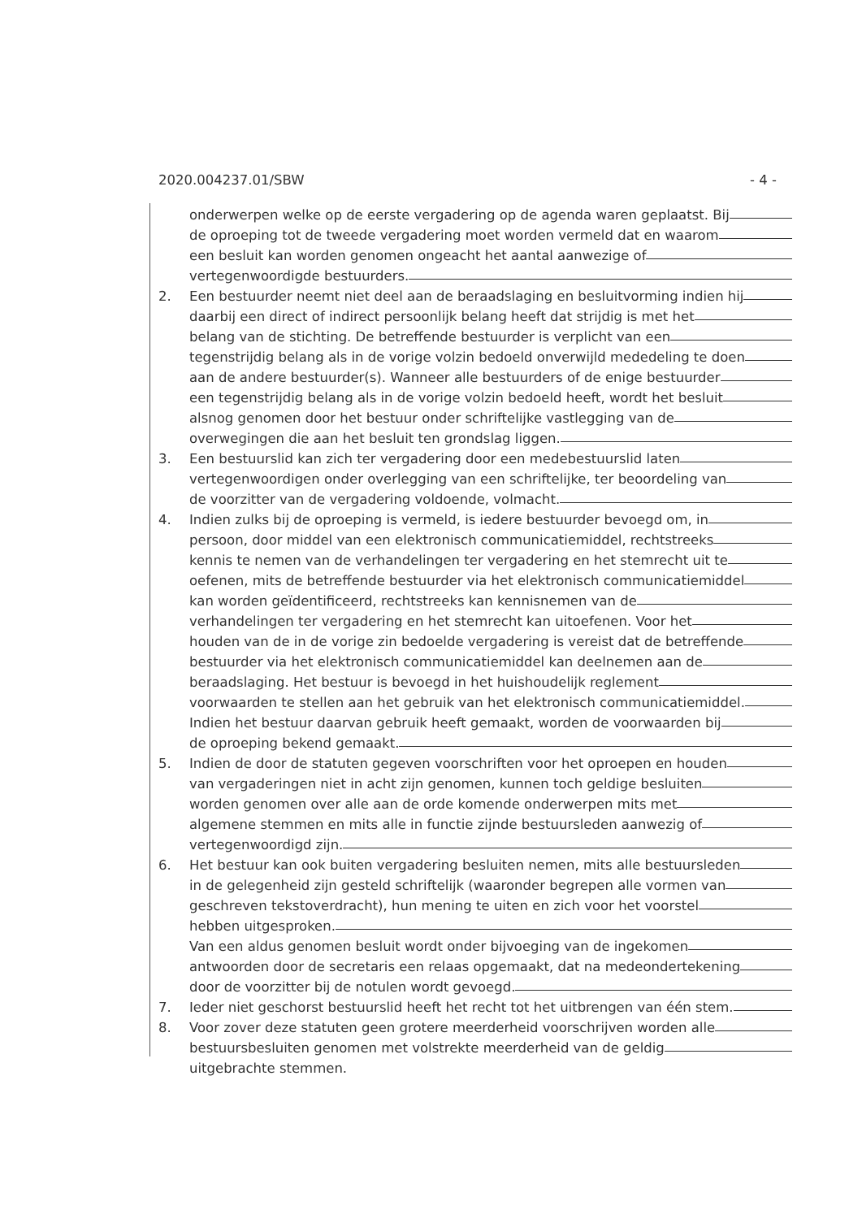2020.004237.01/SBW - 4 -
onderwerpen welke op de eerste vergadering op de agenda waren geplaatst. Bij
de oproeping tot de tweede vergadering moet worden vermeld dat en waarom
een besluit kan worden genomen ongeacht het aantal aanwezige of
vertegenwoordigde bestuurders.
2. Een bestuurder neemt niet deel aan de beraadslaging en besluitvorming indien hij
daarbij een direct of indirect persoonlijk belang heeft dat strijdig is met het
belang van de stichting. De betreffende bestuurder is verplicht van een
tegenstrijdig belang als in de vorige volzin bedoeld onverwijld mededeling te doen
aan de andere bestuurder(s). Wanneer alle bestuurders of de enige bestuurder
een tegenstrijdig belang als in de vorige volzin bedoeld heeft, wordt het besluit
alsnog genomen door het bestuur onder schriftelijke vastlegging van de
overwegingen die aan het besluit ten grondslag liggen.
3. Een bestuurslid kan zich ter vergadering door een medebestuurslid laten
vertegenwoordigen onder overlegging van een schriftelijke, ter beoordeling van
de voorzitter van de vergadering voldoende, volmacht.
4. Indien zulks bij de oproeping is vermeld, is iedere bestuurder bevoegd om, in
persoon, door middel van een elektronisch communicatiemiddel, rechtstreeks
kennis te nemen van de verhandelingen ter vergadering en het stemrecht uit te
oefenen, mits de betreffende bestuurder via het elektronisch communicatiemiddel
kan worden geïdentificeerd, rechtstreeks kan kennisnemen van de
verhandelingen ter vergadering en het stemrecht kan uitoefenen. Voor het
houden van de in de vorige zin bedoelde vergadering is vereist dat de betreffende
bestuurder via het elektronisch communicatiemiddel kan deelnemen aan de
beraadslaging. Het bestuur is bevoegd in het huishoudelijk reglement
voorwaarden te stellen aan het gebruik van het elektronisch communicatiemiddel.
Indien het bestuur daarvan gebruik heeft gemaakt, worden de voorwaarden bij
de oproeping bekend gemaakt.
5. Indien de door de statuten gegeven voorschriften voor het oproepen en houden
van vergaderingen niet in acht zijn genomen, kunnen toch geldige besluiten
worden genomen over alle aan de orde komende onderwerpen mits met
algemene stemmen en mits alle in functie zijnde bestuursleden aanwezig of
vertegenwoordigd zijn.
6. Het bestuur kan ook buiten vergadering besluiten nemen, mits alle bestuursleden
in de gelegenheid zijn gesteld schriftelijk (waaronder begrepen alle vormen van
geschreven tekstoverdracht), hun mening te uiten en zich voor het voorstel
hebben uitgesproken.
Van een aldus genomen besluit wordt onder bijvoeging van de ingekomen
antwoorden door de secretaris een relaas opgemaakt, dat na medeondertekening
door de voorzitter bij de notulen wordt gevoegd.
7. Ieder niet geschorst bestuurslid heeft het recht tot het uitbrengen van één stem.
8. Voor zover deze statuten geen grotere meerderheid voorschrijven worden alle
bestuursbesluiten genomen met volstrekte meerderheid van de geldig
uitgebrachte stemmen.